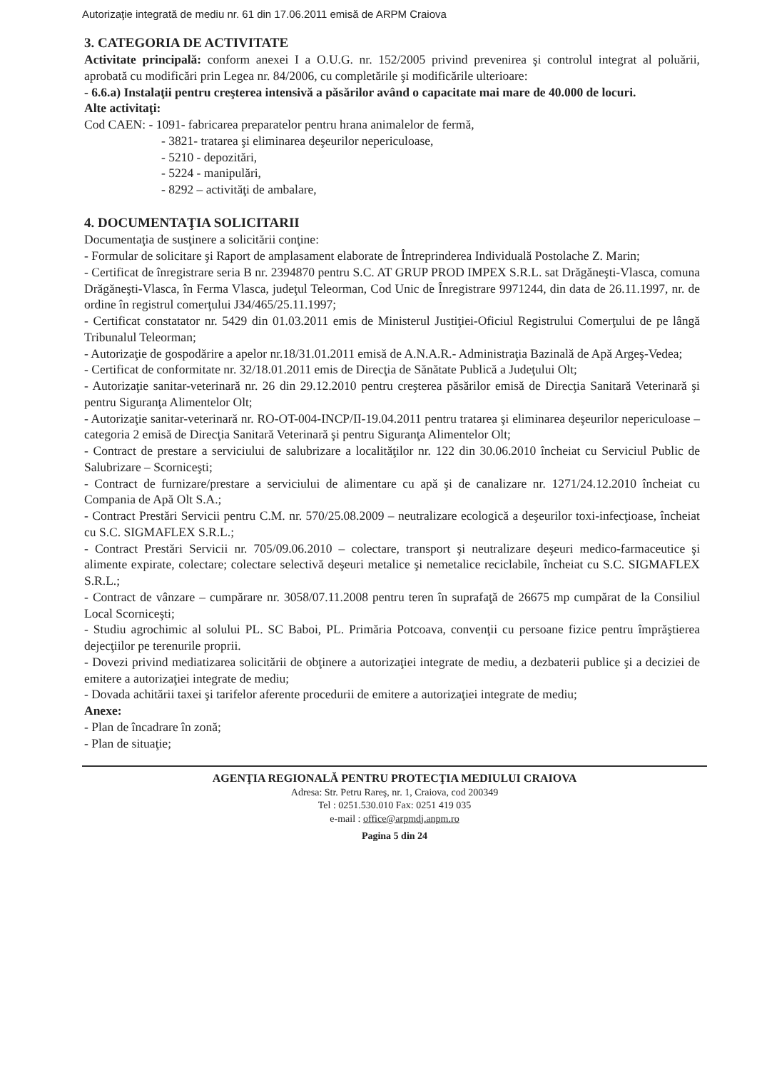Autorizaţie integrată de mediu nr. 61 din 17.06.2011 emisă de ARPM Craiova
3. CATEGORIA DE ACTIVITATE
Activitate principală: conform anexei I a O.U.G. nr. 152/2005 privind prevenirea şi controlul integrat al poluării, aprobată cu modificări prin Legea nr. 84/2006, cu completările şi modificările ulterioare:
- 6.6.a) Instalaţii pentru creşterea intensivă a păsărilor având o capacitate mai mare de 40.000 de locuri.
Alte activitaţi:
Cod CAEN: - 1091- fabricarea preparatelor pentru hrana animalelor de fermă,
- 3821- tratarea şi eliminarea deşeurilor nepericuloase,
- 5210 - depozitări,
- 5224 - manipulări,
- 8292 – activităţi de ambalare,
4. DOCUMENTAŢIA SOLICITARII
Documentaţia de susţinere a solicitării conţine:
- Formular de solicitare şi Raport de amplasament elaborate de Întreprinderea Individuală Postolache Z. Marin;
- Certificat de înregistrare seria B nr. 2394870 pentru S.C. AT GRUP PROD IMPEX S.R.L. sat Drăgăneşti-Vlasca, comuna Drăgăneşti-Vlasca, în Ferma Vlasca, judeţul Teleorman, Cod Unic de Înregistrare 9971244, din data de 26.11.1997, nr. de ordine în registrul comerţului J34/465/25.11.1997;
- Certificat constatator nr. 5429 din 01.03.2011 emis de Ministerul Justiţiei-Oficiul Registrului Comerţului de pe lângă Tribunalul Teleorman;
- Autorizaţie de gospodărire a apelor nr.18/31.01.2011 emisă de A.N.A.R.- Administraţia Bazinală de Apă Argeş-Vedea;
- Certificat de conformitate nr. 32/18.01.2011 emis de Direcţia de Sănătate Publică a Judeţului Olt;
- Autorizaţie sanitar-veterinară nr. 26 din 29.12.2010 pentru creşterea păsărilor emisă de Direcţia Sanitară Veterinară şi pentru Siguranţa Alimentelor Olt;
- Autorizaţie sanitar-veterinară nr. RO-OT-004-INCP/II-19.04.2011 pentru tratarea şi eliminarea deşeurilor nepericuloase – categoria 2 emisă de Direcţia Sanitară Veterinară şi pentru Siguranţa Alimentelor Olt;
- Contract de prestare a serviciului de salubrizare a localităţilor nr. 122 din 30.06.2010 încheiat cu Serviciul Public de Salubrizare – Scorniceşti;
- Contract de furnizare/prestare a serviciului de alimentare cu apă şi de canalizare nr. 1271/24.12.2010 încheiat cu Compania de Apă Olt S.A.;
- Contract Prestări Servicii pentru C.M. nr. 570/25.08.2009 – neutralizare ecologică a deşeurilor toxi-infecţioase, încheiat cu S.C. SIGMAFLEX S.R.L.;
- Contract Prestări Servicii nr. 705/09.06.2010 – colectare, transport şi neutralizare deşeuri medico-farmaceutice şi alimente expirate, colectare; colectare selectivă deşeuri metalice şi nemetalice reciclabile, încheiat cu S.C. SIGMAFLEX S.R.L.;
- Contract de vânzare – cumpărare nr. 3058/07.11.2008 pentru teren în suprafaţă de 26675 mp cumpărat de la Consiliul Local Scorniceşti;
- Studiu agrochimic al solului PL. SC Baboi, PL. Primăria Potcoava, convenţii cu persoane fizice pentru împrăştierea dejecţiilor pe terenurile proprii.
- Dovezi privind mediatizarea solicitării de obţinere a autorizaţiei integrate de mediu, a dezbaterii publice şi a deciziei de emitere a autorizaţiei integrate de mediu;
- Dovada achitării taxei şi tarifelor aferente procedurii de emitere a autorizaţiei integrate de mediu;
Anexe:
- Plan de încadrare în zonă;
- Plan de situaţie;
AGENŢIA REGIONALĂ PENTRU PROTECŢIA MEDIULUI CRAIOVA
Adresa: Str. Petru Rareş, nr. 1, Craiova, cod 200349
Tel : 0251.530.010 Fax: 0251 419 035
e-mail : office@arpmdj.anpm.ro
Pagina 5 din 24